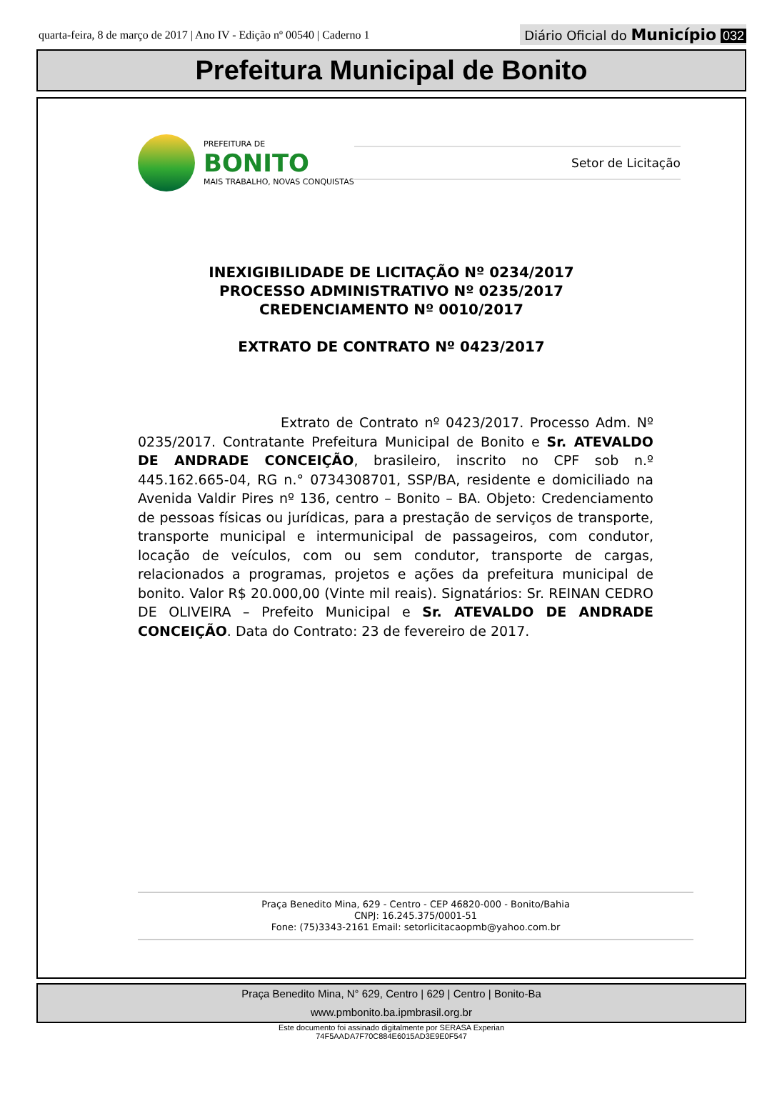quarta-feira, 8 de março de 2017 | Ano IV - Edição nº 00540 | Caderno 1 Diário Oficial do Município 032
Prefeitura Municipal de Bonito
PREFEITURA DE
BONITO
MAIS TRABALHO, NOVAS CONQUISTAS
Setor de Licitação
INEXIGIBILIDADE DE LICITAÇÃO Nº 0234/2017
PROCESSO ADMINISTRATIVO Nº 0235/2017
CREDENCIAMENTO Nº 0010/2017
EXTRATO DE CONTRATO Nº 0423/2017
Extrato de Contrato nº 0423/2017. Processo Adm. Nº 0235/2017. Contratante Prefeitura Municipal de Bonito e Sr. ATEVALDO DE ANDRADE CONCEIÇÃO, brasileiro, inscrito no CPF sob n.º 445.162.665-04, RG n.° 0734308701, SSP/BA, residente e domiciliado na Avenida Valdir Pires nº 136, centro – Bonito – BA. Objeto: Credenciamento de pessoas físicas ou jurídicas, para a prestação de serviços de transporte, transporte municipal e intermunicipal de passageiros, com condutor, locação de veículos, com ou sem condutor, transporte de cargas, relacionados a programas, projetos e ações da prefeitura municipal de bonito. Valor R$ 20.000,00 (Vinte mil reais). Signatários: Sr. REINAN CEDRO DE OLIVEIRA – Prefeito Municipal e Sr. ATEVALDO DE ANDRADE CONCEIÇÃO. Data do Contrato: 23 de fevereiro de 2017.
Praça Benedito Mina, 629 - Centro - CEP 46820-000 - Bonito/Bahia
CNPJ: 16.245.375/0001-51
Fone: (75)3343-2161 Email: setorlicitacaopmb@yahoo.com.br
Praça Benedito Mina, N° 629, Centro | 629 | Centro | Bonito-Ba
www.pmbonito.ba.ipmbrasil.org.br
Este documento foi assinado digitalmente por SERASA Experian
74F5AADA7F70C884E6015AD3E9E0F547